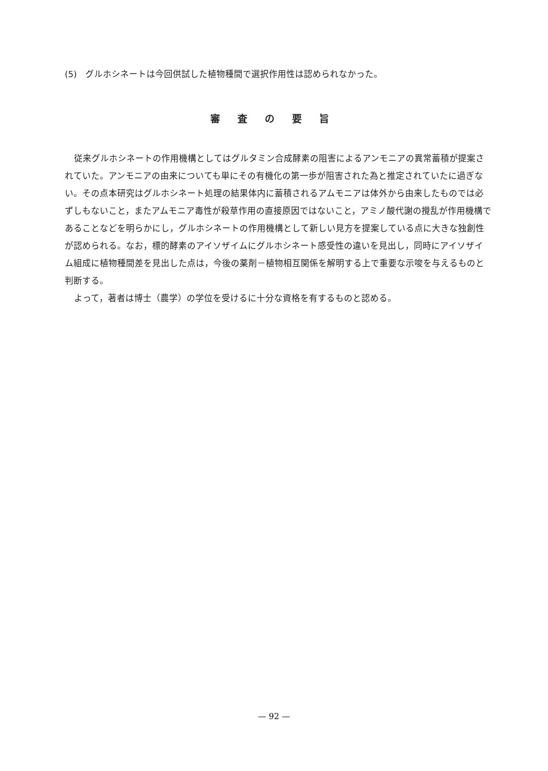(5)　グルホシネートは今回供試した植物種間で選択作用性は認められなかった。
審査の要旨
従来グルホシネートの作用機構としてはグルタミン合成酵素の阻害によるアンモニアの異常蓄積が提案されていた。アンモニアの由来についても単にその有機化の第一歩が阻害された為と推定されていたに過ぎない。その点本研究はグルホシネート処理の結果体内に蓄積されるアムモニアは体外から由来したものでは必ずしもないこと，またアムモニア毒性が殺草作用の直接原因ではないこと，アミノ酸代謝の攪乱が作用機構であることなどを明らかにし，グルホシネートの作用機構として新しい見方を提案している点に大きな独創性が認められる。なお，標的酵素のアイソザイムにグルホシネート感受性の違いを見出し，同時にアイソザイム組成に植物種間差を見出した点は，今後の薬剤－植物相互関係を解明する上で重要な示唆を与えるものと判断する。
よって，著者は博士（農学）の学位を受けるに十分な資格を有するものと認める。
— 92 —